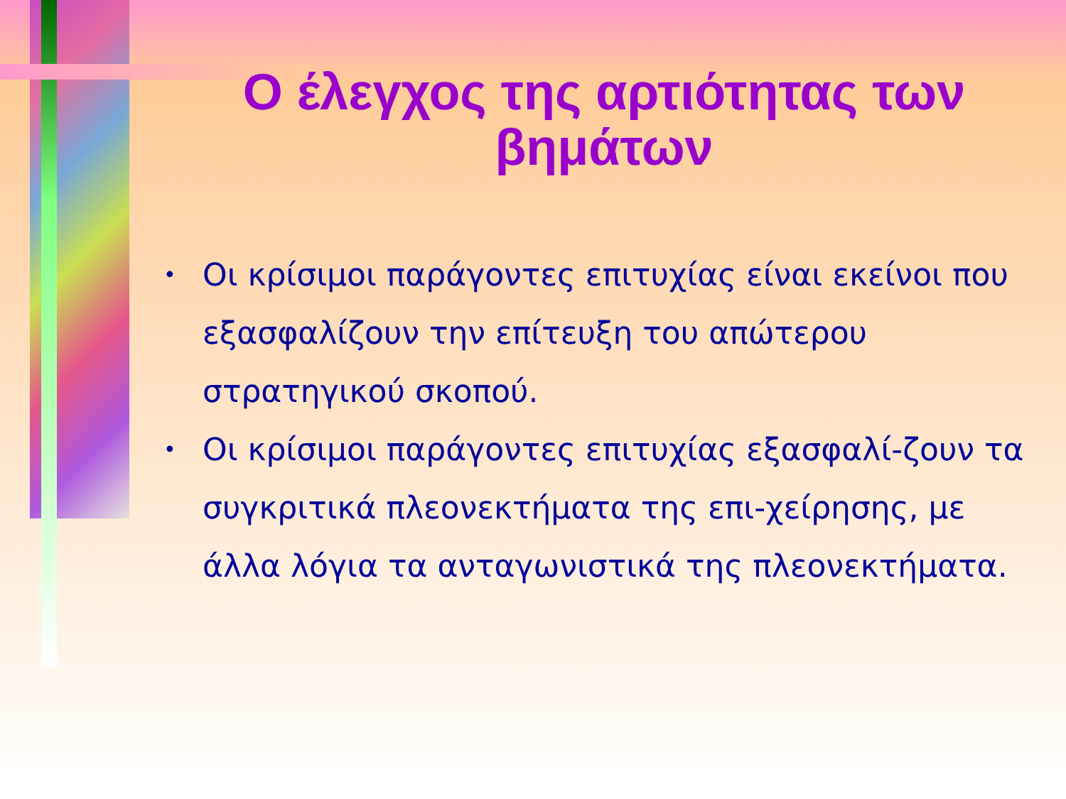Ο έλεγχος της αρτιότητας των βημάτων
• Οι κρίσιμοι παράγοντες επιτυχίας είναι εκείνοι που εξασφαλίζουν την επίτευξη του απώτερου στρατηγικού σκοπού.
• Οι κρίσιμοι παράγοντες επιτυχίας εξασφαλί-ζουν τα συγκριτικά πλεονεκτήματα της επι-χείρησης, με άλλα λόγια τα ανταγωνιστικά της πλεονεκτήματα.